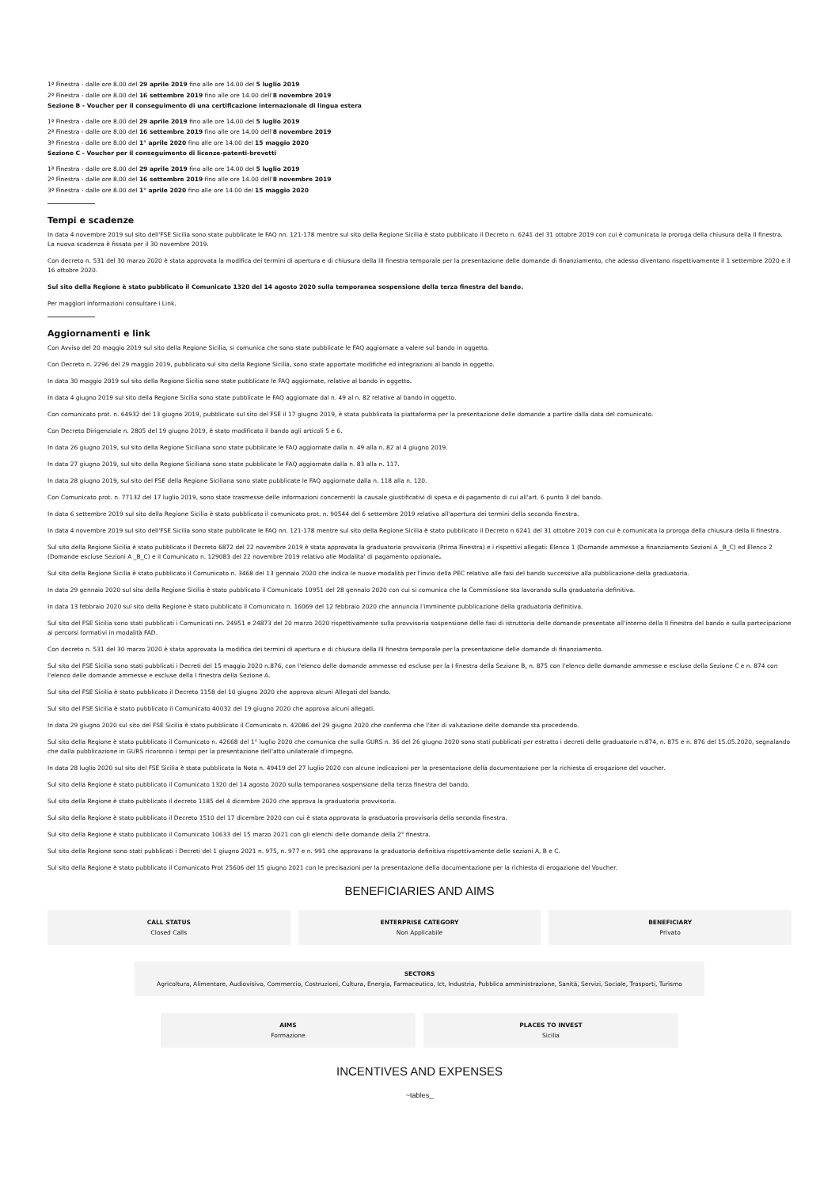1ª Finestra - dalle ore 8.00 del 29 aprile 2019 fino alle ore 14.00 del 5 luglio 2019
2ª Finestra - dalle ore 8.00 del 16 settembre 2019 fino alle ore 14.00 dell'8 novembre 2019
Sezione B - Voucher per il conseguimento di una certificazione internazionale di lingua estera
1ª Finestra - dalle ore 8.00 del 29 aprile 2019 fino alle ore 14.00 del 5 luglio 2019
2ª Finestra - dalle ore 8.00 del 16 settembre 2019 fino alle ore 14.00 dell'8 novembre 2019
3ª Finestra - dalle ore 8.00 del 1° aprile 2020 fino alle ore 14.00 del 15 maggio 2020
Sezione C - Voucher per il conseguimento di licenze-patenti-brevetti
1ª Finestra - dalle ore 8.00 del 29 aprile 2019 fino alle ore 14.00 del 5 luglio 2019
2ª Finestra - dalle ore 8.00 del 16 settembre 2019 fino alle ore 14.00 dell'8 novembre 2019
3ª Finestra - dalle ore 8.00 del 1° aprile 2020 fino alle ore 14.00 del 15 maggio 2020
Tempi e scadenze
In data 4 novembre 2019 sul sito dell'FSE Sicilia sono state pubblicate le FAQ nn. 121-178 mentre sul sito della Regione Sicilia è stato pubblicato il Decreto n. 6241 del 31 ottobre 2019 con cui è comunicata la proroga della chiusura della II finestra. La nuova scadenza è fissata per il 30 novembre 2019.
Con decreto n. 531 del 30 marzo 2020 è stata approvata la modifica dei termini di apertura e di chiusura della III finestra temporale per la presentazione delle domande di finanziamento, che adesso diventano rispettivamente il 1 settembre 2020 e il 16 ottobre 2020.
Sul sito della Regione è stato pubblicato il Comunicato 1320 del 14 agosto 2020 sulla temporanea sospensione della terza finestra del bando.
Per maggiori informazioni consultare i Link.
Aggiornamenti e link
Con Avviso del 20 maggio 2019 sul sito della Regione Sicilia, si comunica che sono state pubblicate le FAQ aggiornate a valere sul bando in oggetto.
Con Decreto n. 2296 del 29 maggio 2019, pubblicato sul sito della Regione Sicilia, sono state apportate modifiche ed integrazioni al bando in oggetto.
In data 30 maggio 2019 sul sito della Regione Sicilia sono state pubblicate le FAQ aggiornate, relative al bando in oggetto.
In data 4 giugno 2019 sul sito della Regione Sicilia sono state pubblicate le FAQ aggiornate dal n. 49 al n. 82 relative al bando in oggetto.
Con comunicato prot. n. 64932 del 13 giugno 2019, pubblicato sul sito del FSE il 17 giugno 2019, è stata pubblicata la piattaforma per la presentazione delle domande a partire dalla data del comunicato.
Con Decreto Dirigenziale n. 2805 del 19 giugno 2019, è stato modificato il bando agli articoli 5 e 6.
In data 26 giugno 2019, sul sito della Regione Siciliana sono state pubblicate le FAQ aggiornate dalla n. 49 alla n. 82 al 4 giugno 2019.
In data 27 giugno 2019, sul sito della Regione Siciliana sono state pubblicate le FAQ aggiornate dalla n. 83 alla n. 117.
In data 28 giugno 2019, sul sito del FSE della Regione Siciliana sono state pubblicate le FAQ aggiornate dalla n. 118 alla n. 120.
Con Comunicato prot. n. 77132 del 17 luglio 2019, sono state trasmesse delle informazioni concernenti la causale giustificativi di spesa e di pagamento di cui all'art. 6 punto 3 del bando.
In data 6 settembre 2019 sul sito della Regione Sicilia è stato pubblicato il comunicato prot. n. 90544 del 6 settembre 2019 relativo all'apertura dei termini della seconda finestra.
In data 4 novembre 2019 sul sito dell'FSE Sicilia sono state pubblicate le FAQ nn. 121-178 mentre sul sito della Regione Sicilia è stato pubblicato il Decreto n 6241 del 31 ottobre 2019 con cui è comunicata la proroga della chiusura della II finestra.
Sul sito della Regione Sicilia è stato pubblicato il Decreto 6872 del 22 novembre 2019 è stata approvata la graduatoria provvisoria (Prima Finestra) e i rispettivi allegati: Elenco 1 (Domande ammesse a finanziamento Sezioni A _B_C) ed Elenco 2 (Domande escluse Sezioni A _B_C) e il Comunicato n. 129083 del 22 novembre 2019 relativo alle Modalita' di pagamento opzionale.
Sul sito della Regione Sicilia è stato pubblicato il Comunicato n. 3468 del 13 gennaio 2020 che indica le nuove modalità per l'invio della PEC relativo alle fasi del bando successive alla pubblicazione della graduatoria.
In data 29 gennaio 2020 sul sito della Regione Sicilia è stato pubblicato il Comunicato 10951 del 28 gennaio 2020 con cui si comunica che la Commissione sta lavorando sulla graduatoria definitiva.
In data 13 febbraio 2020 sul sito della Regione è stato pubblicato il Comunicato n. 16069 del 12 febbraio 2020 che annuncia l'imminente pubblicazione della graduatoria definitiva.
Sul sito del FSE Sicilia sono stati pubblicati i Comunicati nn. 24951 e 24873 del 20 marzo 2020 rispettivamente sulla provvisoria sospensione delle fasi di istruttoria delle domande presentate all'interno della II finestra del bando e sulla partecipazione ai percorsi formativi in modalità FAD.
Con decreto n. 531 del 30 marzo 2020 è stata approvata la modifica dei termini di apertura e di chiusura della III finestra temporale per la presentazione delle domande di finanziamento.
Sul sito del FSE Sicilia sono stati pubblicati i Decreti del 15 maggio 2020 n.876, con l'elenco delle domande ammesse ed escluse per la I finestra della Sezione B, n. 875 con l'elenco delle domande ammesse e escluse della Sezione C e n. 874 con l'elenco delle domande ammesse e escluse della I finestra della Sezione A.
Sul sito del FSE Sicilia è stato pubblicato il Decreto 1158 del 10 giugno 2020 che approva alcuni Allegati del bando.
Sul sito del FSE Sicilia è stato pubblicato il Comunicato 40032 del 19 giugno 2020 che approva alcuni allegati.
In data 29 giugno 2020 sul sito del FSE Sicilia è stato pubblicato il Comunicato n. 42086 del 29 giugno 2020 che conferma che l'iter di valutazione delle domande sta procedendo.
Sul sito della Regione è stato pubblicato il Comunicato n. 42668 del 1° luglio 2020 che comunica che sulla GURS n. 36 del 26 giugno 2020 sono stati pubblicati per estratto i decreti delle graduatorie n.874, n. 875 e n. 876 del 15.05.2020, segnalando che dalla pubblicazione in GURS ricoronno i tempi per la presentazione dell'atto unilaterale d'impegno.
In data 28 luglio 2020 sul sito del FSE Sicilia è stata pubblicata la Nota n. 49419 del 27 luglio 2020 con alcune indicazioni per la presentazione della documentazione per la richiesta di erogazione del voucher.
Sul sito della Regione è stato pubblicato il Comunicato 1320 del 14 agosto 2020 sulla temporanea sospensione della terza finestra del bando.
Sul sito della Regione è stato pubblicato il decreto 1185 del 4 dicembre 2020 che approva la graduatoria provvisoria.
Sul sito della Regione è stato pubblicato il Decreto 1510 del 17 dicembre 2020 con cui è stata approvata la graduatoria provvisoria della seconda finestra.
Sul sito della Regione è stato pubblicato il Comunicato 10633 del 15 marzo 2021 con gli elenchi delle domande della 2° finestra.
Sul sito della Regione sono stati pubblicati i Decreti del 1 giugno 2021 n. 975, n. 977 e n. 991 che approvano la graduatoria definitiva rispettivamente delle sezioni A, B e C.
Sul sito della Regione è stato pubblicato il Comunicato Prot 25606 del 15 giugno 2021 con le precisazioni per la presentazione della documentazione per la richiesta di erogazione del Voucher.
BENEFICIARIES AND AIMS
CALL STATUS
Closed Calls
ENTERPRISE CATEGORY
Non Applicabile
BENEFICIARY
Privato
SECTORS
Agricoltura, Alimentare, Audiovisivo, Commercio, Costruzioni, Cultura, Energia, Farmaceutico, Ict, Industria, Pubblica amministrazione, Sanità, Servizi, Sociale, Trasporti, Turismo
AIMS
Formazione
PLACES TO INVEST
Sicilia
INCENTIVES AND EXPENSES
~tables_